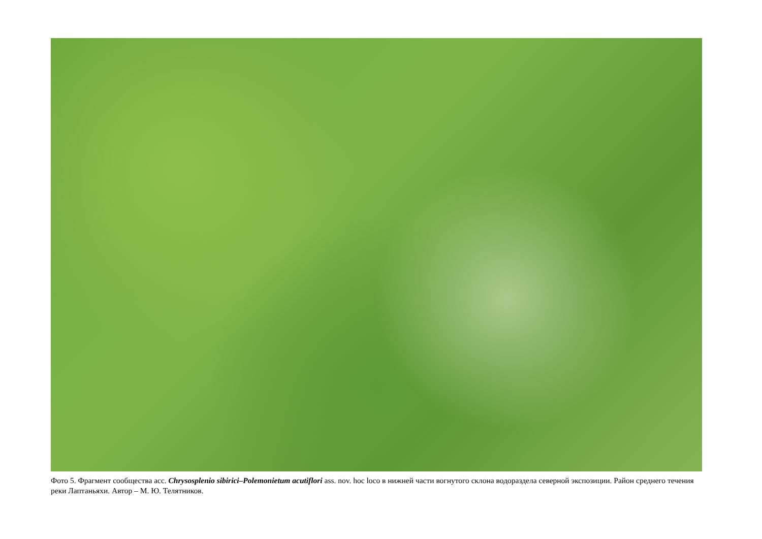Фото 5. Фрагмент сообщества асс. Chrysosplenio sibirici–Polemonietum acutiflori ass. nov. hoc loco в нижней части вогнутого склона водораздела северной экспозиции. Район среднего течения реки Лаптаньяхи. Автор – М. Ю. Телятников.